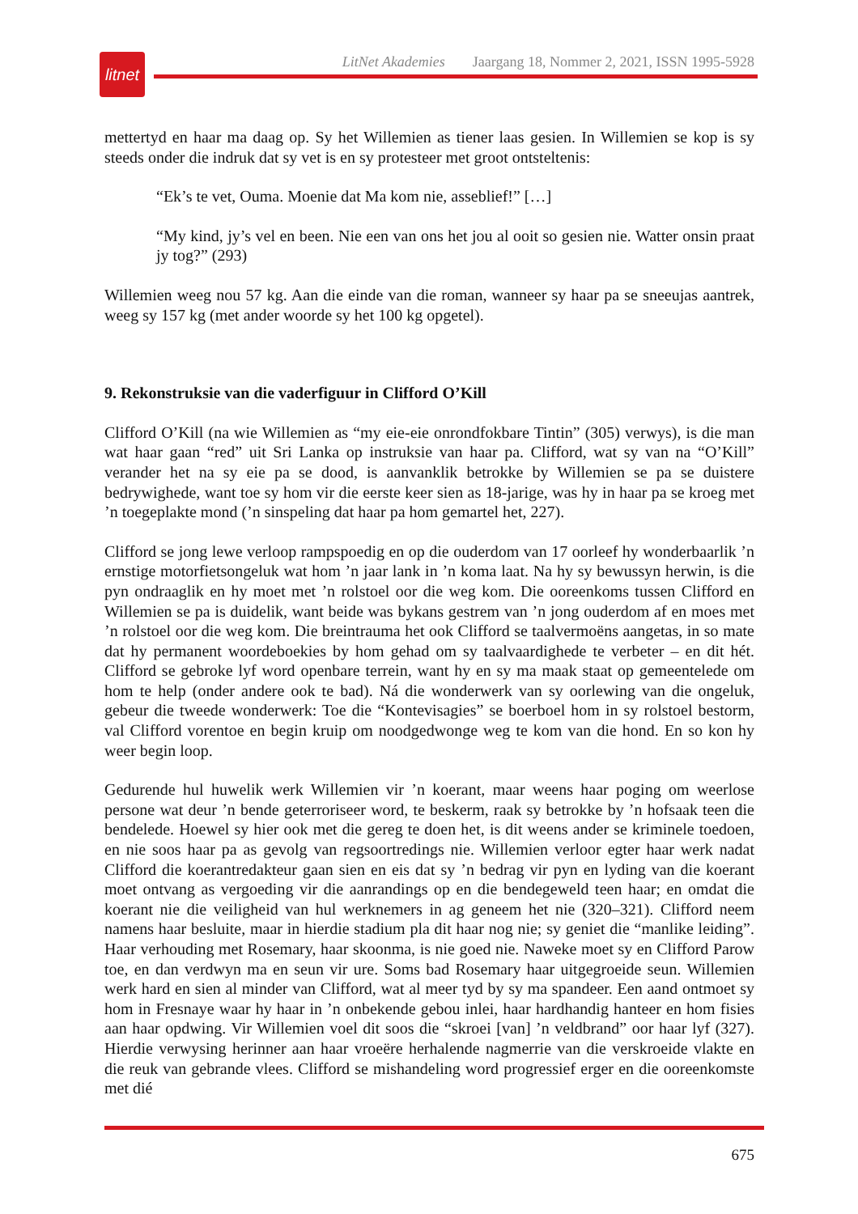litnet
LitNet Akademies Jaargang 18, Nommer 2, 2021, ISSN 1995-5928
mettertyd en haar ma daag op. Sy het Willemien as tiener laas gesien. In Willemien se kop is sy steeds onder die indruk dat sy vet is en sy protesteer met groot ontsteltenis:
“Ek’s te vet, Ouma. Moenie dat Ma kom nie, asseblief!” […]
“My kind, jy’s vel en been. Nie een van ons het jou al ooit so gesien nie. Watter onsin praat jy tog?” (293)
Willemien weeg nou 57 kg. Aan die einde van die roman, wanneer sy haar pa se sneeujas aantrek, weeg sy 157 kg (met ander woorde sy het 100 kg opgetel).
9. Rekonstruksie van die vaderfiguur in Clifford O’Kill
Clifford O’Kill (na wie Willemien as “my eie-eie onrondfokbare Tintin” (305) verwys), is die man wat haar gaan “red” uit Sri Lanka op instruksie van haar pa. Clifford, wat sy van na “O’Kill” verander het na sy eie pa se dood, is aanvanklik betrokke by Willemien se pa se duistere bedrywighede, want toe sy hom vir die eerste keer sien as 18-jarige, was hy in haar pa se kroeg met ’n toegeplakte mond (’n sinspeling dat haar pa hom gemartel het, 227).
Clifford se jong lewe verloop rampspoedig en op die ouderdom van 17 oorleef hy wonderbaarlik ’n ernstige motorfietsongeluk wat hom ’n jaar lank in ’n koma laat. Na hy sy bewussyn herwin, is die pyn ondraaglik en hy moet met ’n rolstoel oor die weg kom. Die ooreenkoms tussen Clifford en Willemien se pa is duidelik, want beide was bykans gestrem van ’n jong ouderdom af en moes met ’n rolstoel oor die weg kom. Die breintrauma het ook Clifford se taalvermoëns aangetas, in so mate dat hy permanent woordeboekies by hom gehad om sy taalvaardighede te verbeter – en dit hét. Clifford se gebroke lyf word openbare terrein, want hy en sy ma maak staat op gemeentelede om hom te help (onder andere ook te bad). Ná die wonderwerk van sy oorlewing van die ongeluk, gebeur die tweede wonderwerk: Toe die “Kontevisagies” se boerboel hom in sy rolstoel bestorm, val Clifford vorentoe en begin kruip om noodgedwonge weg te kom van die hond. En so kon hy weer begin loop.
Gedurende hul huwelik werk Willemien vir ’n koerant, maar weens haar poging om weerlose persone wat deur ’n bende geterroriseer word, te beskerm, raak sy betrokke by ’n hofsaak teen die bendelede. Hoewel sy hier ook met die gereg te doen het, is dit weens ander se kriminele toedoen, en nie soos haar pa as gevolg van regsoortredings nie. Willemien verloor egter haar werk nadat Clifford die koerantredakteur gaan sien en eis dat sy ’n bedrag vir pyn en lyding van die koerant moet ontvang as vergoeding vir die aanrandings op en die bendegeweld teen haar; en omdat die koerant nie die veiligheid van hul werknemers in ag geneem het nie (320–321). Clifford neem namens haar besluite, maar in hierdie stadium pla dit haar nog nie; sy geniet die “manlike leiding”. Haar verhouding met Rosemary, haar skoonma, is nie goed nie. Naweke moet sy en Clifford Parow toe, en dan verdwyn ma en seun vir ure. Soms bad Rosemary haar uitgegroeide seun. Willemien werk hard en sien al minder van Clifford, wat al meer tyd by sy ma spandeer. Een aand ontmoet sy hom in Fresnaye waar hy haar in ’n onbekende gebou inlei, haar hardhandig hanteer en hom fisies aan haar opdwing. Vir Willemien voel dit soos die “skroei [van] ’n veldbrand” oor haar lyf (327). Hierdie verwysing herinner aan haar vroeëre herhalende nagmerrie van die verskroeide vlakte en die reuk van gebrande vlees. Clifford se mishandeling word progressief erger en die ooreenkomste met dié
675